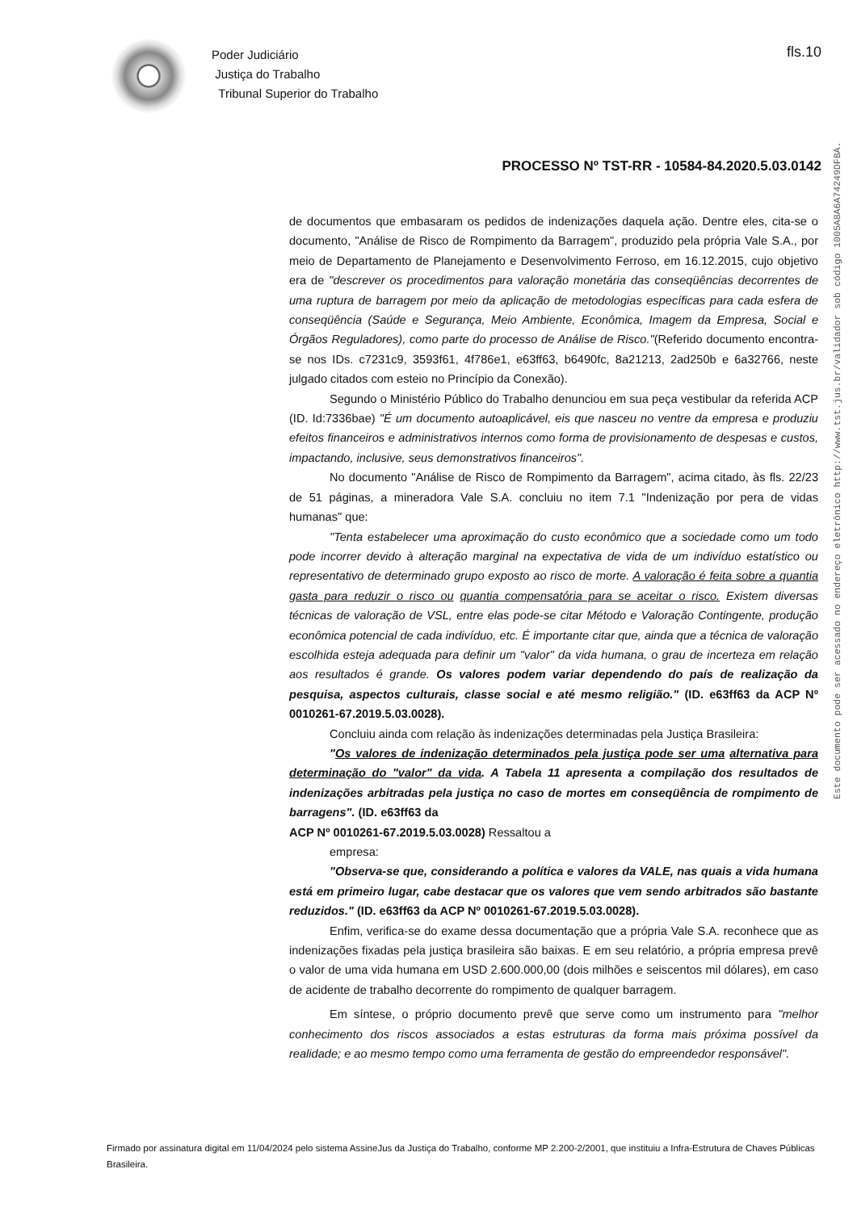Poder Judiciário
Justiça do Trabalho
Tribunal Superior do Trabalho
fls.10
PROCESSO Nº TST-RR - 10584-84.2020.5.03.0142
Este documento pode ser acessado no endereço eletrônico http://www.tst.jus.br/validador sob código 1005A8A6A74249DFBA.
de documentos que embasaram os pedidos de indenizações daquela ação. Dentre eles, cita-se o documento, "Análise de Risco de Rompimento da Barragem", produzido pela própria Vale S.A., por meio de Departamento de Planejamento e Desenvolvimento Ferroso, em 16.12.2015, cujo objetivo era de "descrever os procedimentos para valoração monetária das conseqüências decorrentes de uma ruptura de barragem por meio da aplicação de metodologias específicas para cada esfera de conseqüência (Saúde e Segurança, Meio Ambiente, Econômica, Imagem da Empresa, Social e Órgãos Reguladores), como parte do processo de Análise de Risco."(Referido documento encontra-se nos IDs. c7231c9, 3593f61, 4f786e1, e63ff63, b6490fc, 8a21213, 2ad250b e 6a32766, neste julgado citados com esteio no Princípio da Conexão).
Segundo o Ministério Público do Trabalho denunciou em sua peça vestibular da referida ACP (ID. Id:7336bae) "É um documento autoaplicável, eis que nasceu no ventre da empresa e produziu efeitos financeiros e administrativos internos como forma de provisionamento de despesas e custos, impactando, inclusive, seus demonstrativos financeiros".
No documento "Análise de Risco de Rompimento da Barragem", acima citado, às fls. 22/23 de 51 páginas, a mineradora Vale S.A. concluiu no item 7.1 "Indenização por pera de vidas humanas" que:
"Tenta estabelecer uma aproximação do custo econômico que a sociedade como um todo pode incorrer devido à alteração marginal na expectativa de vida de um indivíduo estatístico ou representativo de determinado grupo exposto ao risco de morte. A valoração é feita sobre a quantia gasta para reduzir o risco ou quantia compensatória para se aceitar o risco. Existem diversas técnicas de valoração de VSL, entre elas pode-se citar Método e Valoração Contingente, produção econômica potencial de cada indivíduo, etc. É importante citar que, ainda que a técnica de valoração escolhida esteja adequada para definir um "valor" da vida humana, o grau de incerteza em relação aos resultados é grande. Os valores podem variar dependendo do país de realização da pesquisa, aspectos culturais, classe social e até mesmo religião." (ID. e63ff63 da ACP Nº 0010261-67.2019.5.03.0028).
Concluiu ainda com relação às indenizações determinadas pela Justiça Brasileira:
"Os valores de indenização determinados pela justiça pode ser uma alternativa para determinação do "valor" da vida. A Tabela 11 apresenta a compilação dos resultados de indenizações arbitradas pela justiça no caso de mortes em conseqüência de rompimento de barragens". (ID. e63ff63 da
ACP Nº 0010261-67.2019.5.03.0028) Ressaltou a
empresa:
"Observa-se que, considerando a política e valores da VALE, nas quais a vida humana está em primeiro lugar, cabe destacar que os valores que vem sendo arbitrados são bastante reduzidos." (ID. e63ff63 da ACP Nº 0010261-67.2019.5.03.0028).
Enfim, verifica-se do exame dessa documentação que a própria Vale S.A. reconhece que as indenizações fixadas pela justiça brasileira são baixas. E em seu relatório, a própria empresa prevê o valor de uma vida humana em USD 2.600.000,00 (dois milhões e seiscentos mil dólares), em caso de acidente de trabalho decorrente do rompimento de qualquer barragem.
Em síntese, o próprio documento prevê que serve como um instrumento para "melhor conhecimento dos riscos associados a estas estruturas da forma mais próxima possível da realidade; e ao mesmo tempo como uma ferramenta de gestão do empreendedor responsável".
Firmado por assinatura digital em 11/04/2024 pelo sistema AssineJus da Justiça do Trabalho, conforme MP 2.200-2/2001, que instituiu a Infra-Estrutura de Chaves Públicas Brasileira.